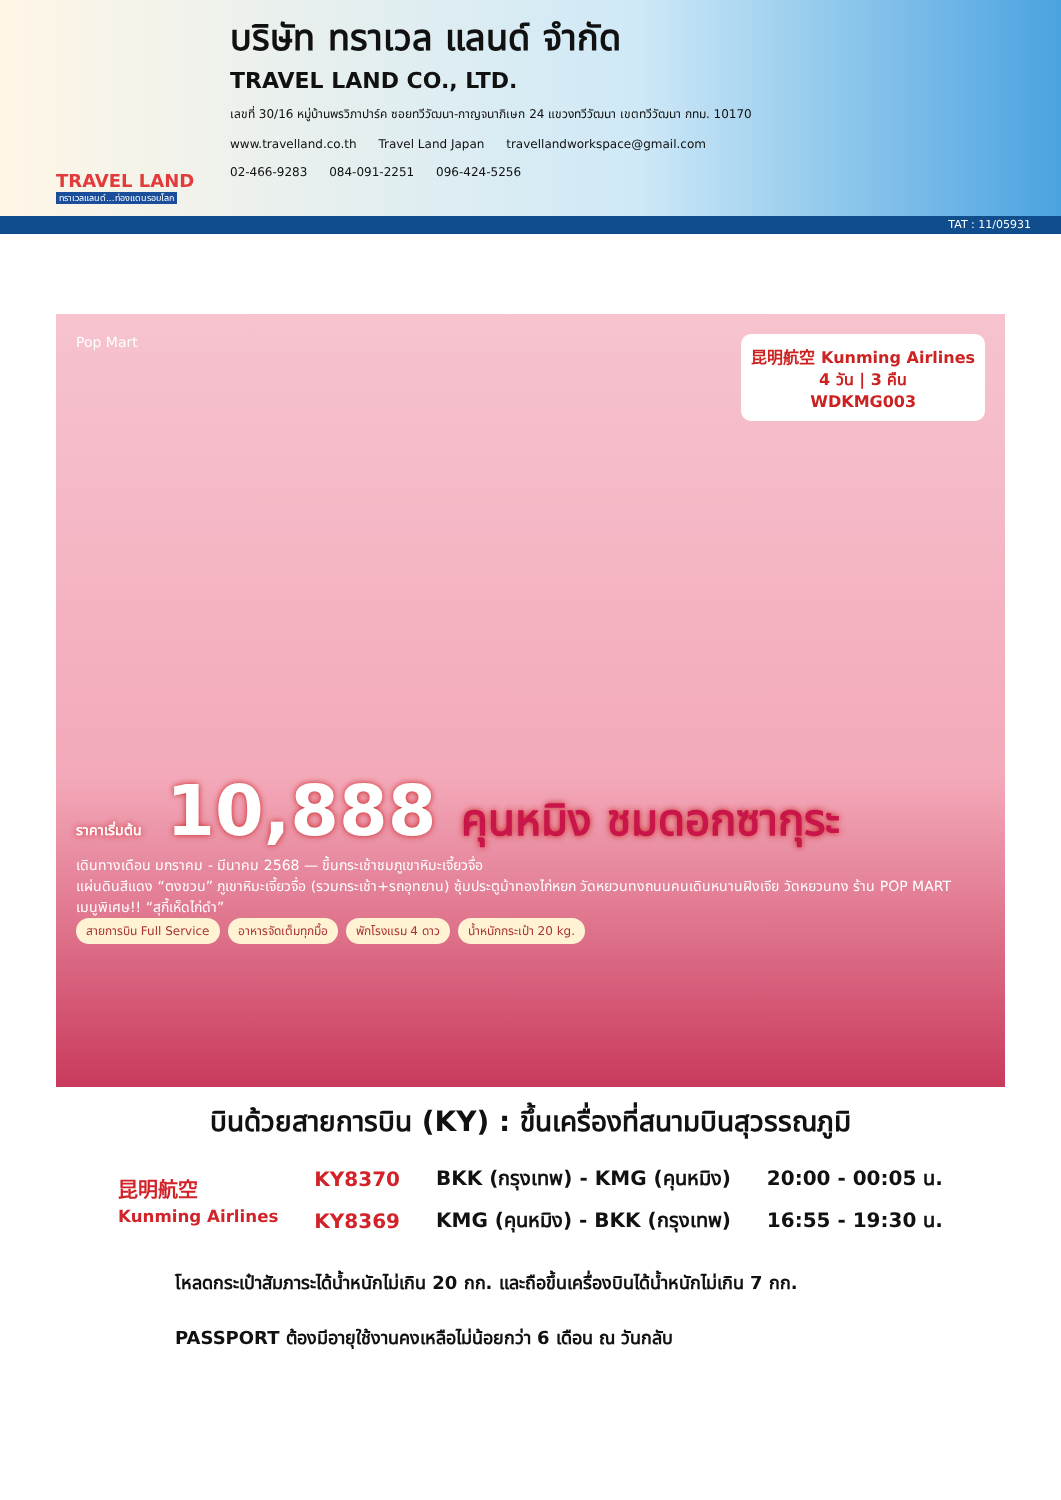TRAVEL LAND
ทราเวลแลนด์...ท่องแดนรอบโลก
บริษัท ทราเวล แลนด์ จำกัด
TRAVEL LAND CO., LTD.
เลขที่ 30/16 หมู่บ้านพรวิภาปาร์ค ซอยทวีวัฒนา-กาญจนาภิเษก 24 แขวงทวีวัฒนา เขตทวีวัฒนา กทม. 10170
www.travelland.co.th Travel Land Japan travellandworkspace@gmail.com
02-466-9283 084-091-2251 096-424-5256
TAT : 11/05931
昆明航空 Kunming Airlines
4 วัน | 3 คืน
WDKMG003
Pop Mart
ราคาเริ่มต้น 10,888 คุนหมิง ชมดอกซากุระ
เดินทางเดือน มกราคม - มีนาคม 2568 — ขึ้นกระเช้าชมภูเขาหิมะเจี้ยวจื่อ
แผ่นดินสีแดง “ตงชวน” ภูเขาหิมะเจี้ยวจื่อ (รวมกระเช้า+รถอุทยาน) ซุ้มประตูม้าทองไก่หยก วัดหยวนทงถนนคนเดินหนานฝิงเจีย วัดหยวนทง ร้าน POP MART
เมนูพิเศษ!! “สุกี้เห็ดไก่ดำ”
สายการบิน Full Service อาหารจัดเต็มทุกมื้อ พักโรงแรม 4 ดาว น้ำหนักกระเป๋า 20 kg.
บินด้วยสายการบิน (KY) : ขึ้นเครื่องที่สนามบินสุวรรณภูมิ
| 昆明航空 Kunming Airlines | KY8370 | BKK (กรุงเทพ) - KMG (คุนหมิง) | 20:00 - 00:05 น. |
| | KY8369 | KMG (คุนหมิง) - BKK (กรุงเทพ) | 16:55 - 19:30 น. |
โหลดกระเป๋าสัมภาระได้น้ำหนักไม่เกิน 20 กก. และถือขึ้นเครื่องบินได้น้ำหนักไม่เกิน 7 กก.
PASSPORT ต้องมีอายุใช้งานคงเหลือไม่น้อยกว่า 6 เดือน ณ วันกลับ